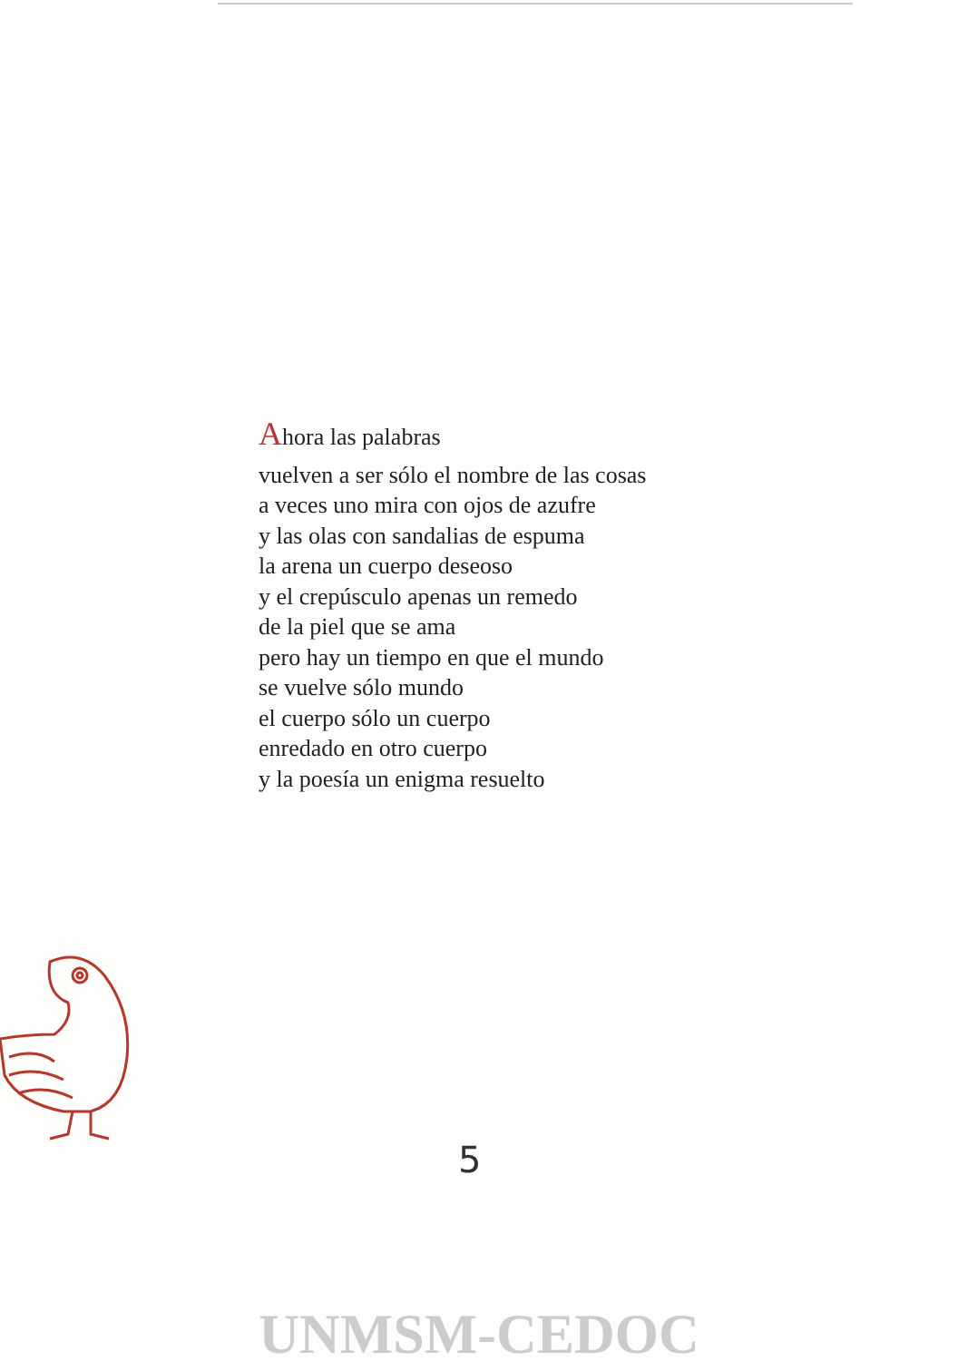Ahora las palabras
vuelven a ser sólo el nombre de las cosas
a veces uno mira con ojos de azufre
y las olas con sandalias de espuma
la arena un cuerpo deseoso
y el crepúsculo apenas un remedo
de la piel que se ama
pero hay un tiempo en que el mundo
se vuelve sólo mundo
el cuerpo sólo un cuerpo
enredado en otro cuerpo
y la poesía un enigma resuelto
5
UNMSM-CEDOC